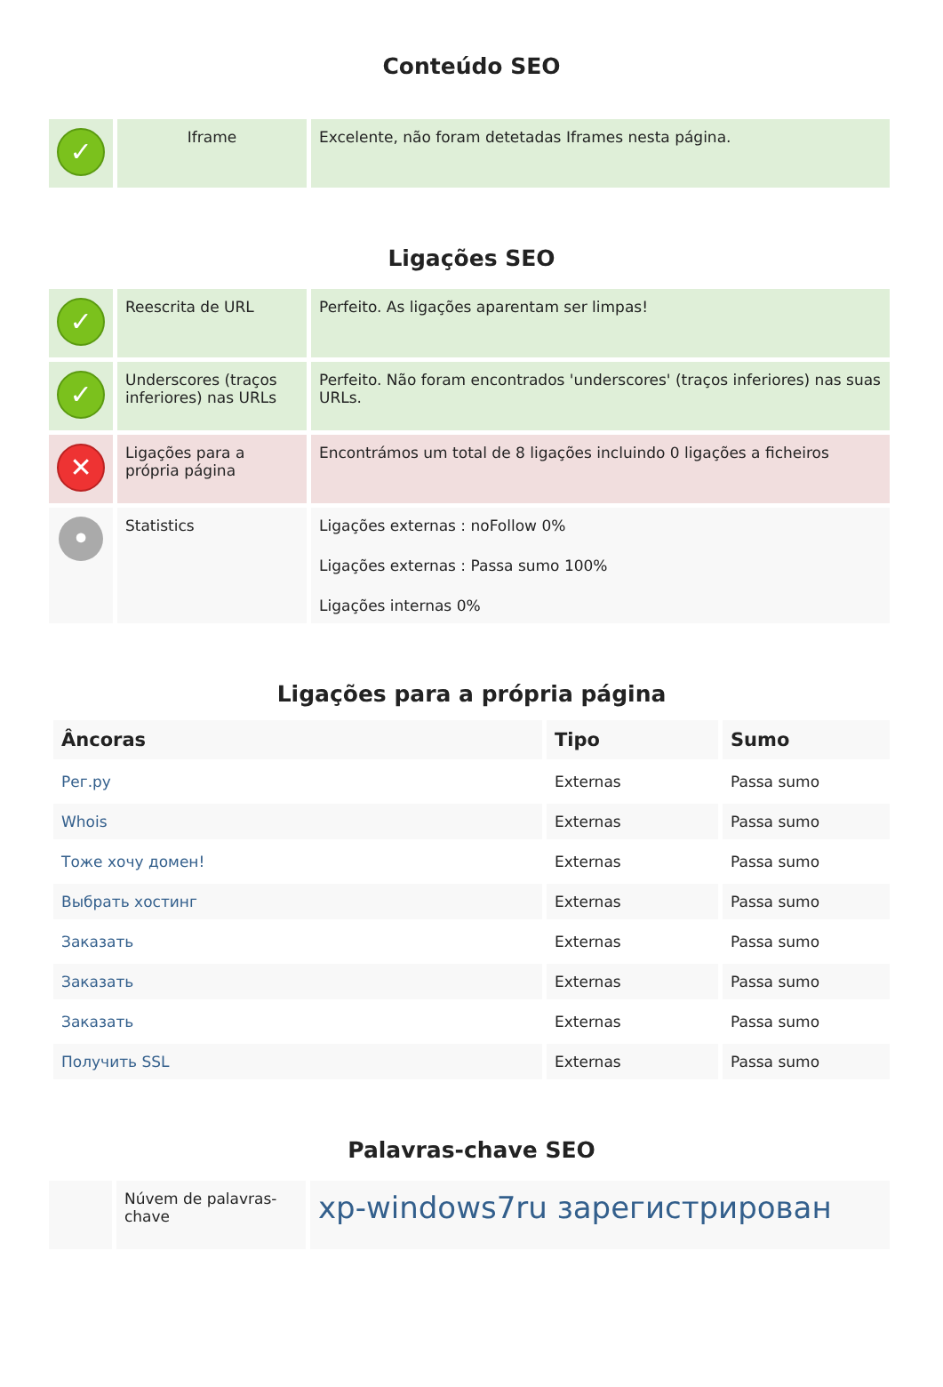Conteúdo SEO
| ✓ | Iframe | Excelente, não foram detetadas Iframes nesta página. |
Ligações SEO
| ✓ | Reescrita de URL | Perfeito. As ligações aparentam ser limpas! |
| ✓ | Underscores (traços inferiores) nas URLs | Perfeito. Não foram encontrados 'underscores' (traços inferiores) nas suas URLs. |
| ✕ | Ligações para a própria página | Encontrámos um total de 8 ligações incluindo 0 ligações a ficheiros |
| • | Statistics | Ligações externas : noFollow 0% Ligações externas : Passa sumo 100% Ligações internas 0% |
Ligações para a própria página
| Âncoras | Tipo | Sumo |
| --- | --- | --- |
| Рег.ру | Externas | Passa sumo |
| Whois | Externas | Passa sumo |
| Тоже хочу домен! | Externas | Passa sumo |
| Выбрать хостинг | Externas | Passa sumo |
| Заказать | Externas | Passa sumo |
| Заказать | Externas | Passa sumo |
| Заказать | Externas | Passa sumo |
| Получить SSL | Externas | Passa sumo |
Palavras-chave SEO
| | Núvem de palavras-chave | xp-windows7ru зарегистрирован |